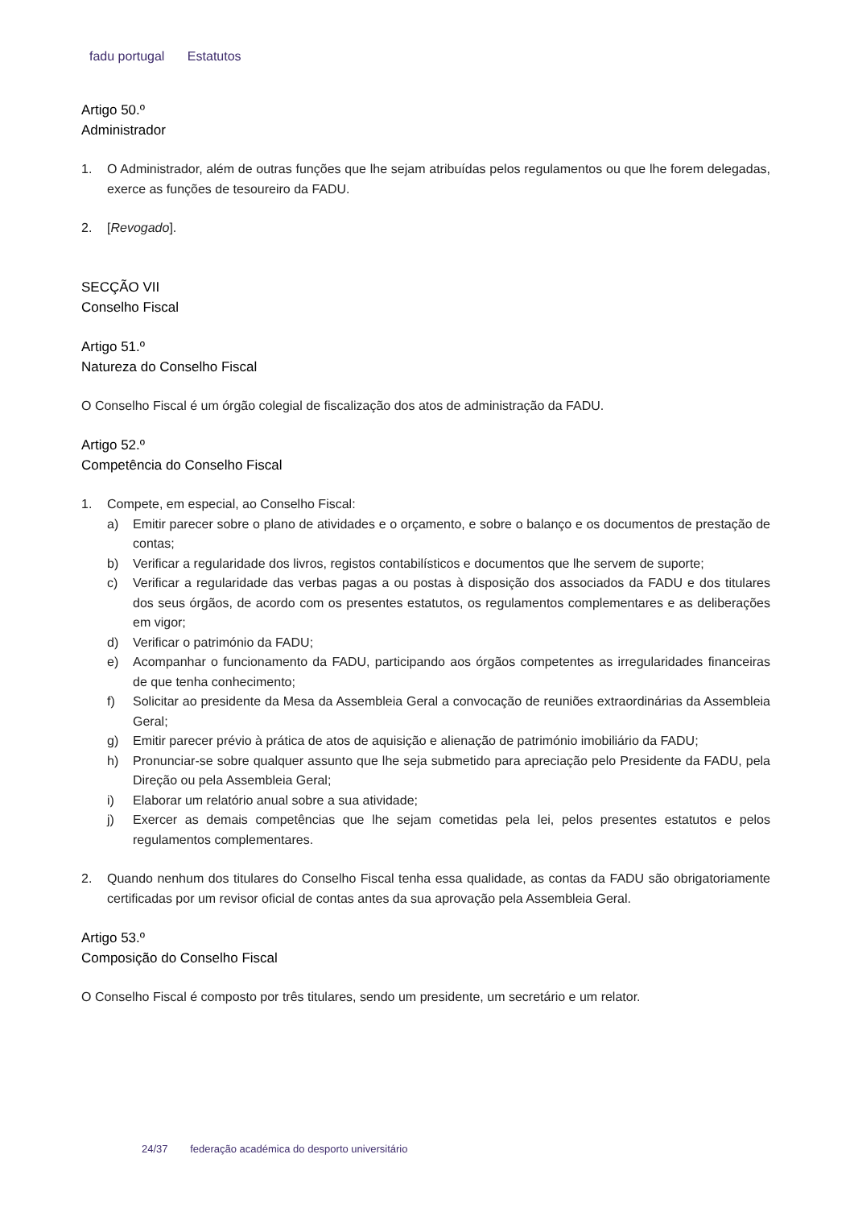fadu portugal Estatutos
Artigo 50.º
Administrador
1. O Administrador, além de outras funções que lhe sejam atribuídas pelos regulamentos ou que lhe forem delegadas, exerce as funções de tesoureiro da FADU.
2. [Revogado].
SECÇÃO VII
Conselho Fiscal
Artigo 51.º
Natureza do Conselho Fiscal
O Conselho Fiscal é um órgão colegial de fiscalização dos atos de administração da FADU.
Artigo 52.º
Competência do Conselho Fiscal
1. Compete, em especial, ao Conselho Fiscal:
a) Emitir parecer sobre o plano de atividades e o orçamento, e sobre o balanço e os documentos de prestação de contas;
b) Verificar a regularidade dos livros, registos contabilísticos e documentos que lhe servem de suporte;
c) Verificar a regularidade das verbas pagas a ou postas à disposição dos associados da FADU e dos titulares dos seus órgãos, de acordo com os presentes estatutos, os regulamentos complementares e as deliberações em vigor;
d) Verificar o património da FADU;
e) Acompanhar o funcionamento da FADU, participando aos órgãos competentes as irregularidades financeiras de que tenha conhecimento;
f) Solicitar ao presidente da Mesa da Assembleia Geral a convocação de reuniões extraordinárias da Assembleia Geral;
g) Emitir parecer prévio à prática de atos de aquisição e alienação de património imobiliário da FADU;
h) Pronunciar-se sobre qualquer assunto que lhe seja submetido para apreciação pelo Presidente da FADU, pela Direção ou pela Assembleia Geral;
i) Elaborar um relatório anual sobre a sua atividade;
j) Exercer as demais competências que lhe sejam cometidas pela lei, pelos presentes estatutos e pelos regulamentos complementares.
2. Quando nenhum dos titulares do Conselho Fiscal tenha essa qualidade, as contas da FADU são obrigatoriamente certificadas por um revisor oficial de contas antes da sua aprovação pela Assembleia Geral.
Artigo 53.º
Composição do Conselho Fiscal
O Conselho Fiscal é composto por três titulares, sendo um presidente, um secretário e um relator.
24/37 federação académica do desporto universitário